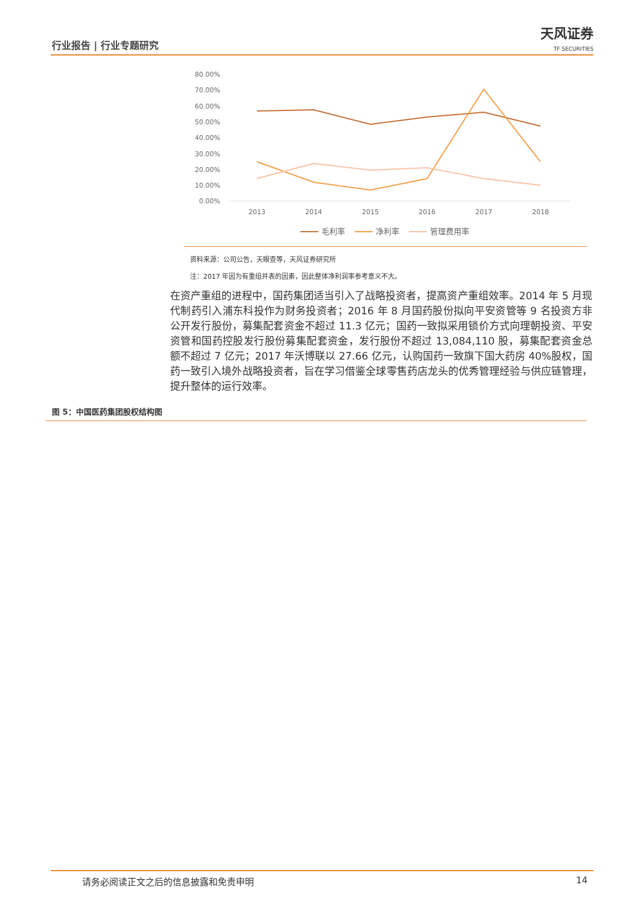行业报告 | 行业专题研究 天风证券
TF SECURITIES
80.00%
70.00%
60.00%
50.00%
40.00%
30.00%
20.00%
10.00%
0.00%
2013
2014
2015
2016
2017
2018
毛利率
净利率
管理费用率
资料来源：公司公告，天眼查等，天风证券研究所
注：2017 年因为有重组并表的因素，因此整体净利润率参考意义不大。
在资产重组的进程中，国药集团适当引入了战略投资者，提高资产重组效率。2014 年 5 月现代制药引入浦东科投作为财务投资者；2016 年 8 月国药股份拟向平安资管等 9 名投资方非公开发行股份，募集配套资金不超过 11.3 亿元；国药一致拟采用锁价方式向理朝投资、平安资管和国药控股发行股份募集配套资金，发行股份不超过 13,084,110 股，募集配套资金总额不超过 7 亿元；2017 年沃博联以 27.66 亿元，认购国药一致旗下国大药房 40%股权，国药一致引入境外战略投资者，旨在学习借鉴全球零售药店龙头的优秀管理经验与供应链管理，提升整体的运行效率。
图 5：中国医药集团股权结构图
请务必阅读正文之后的信息披露和免责申明 14